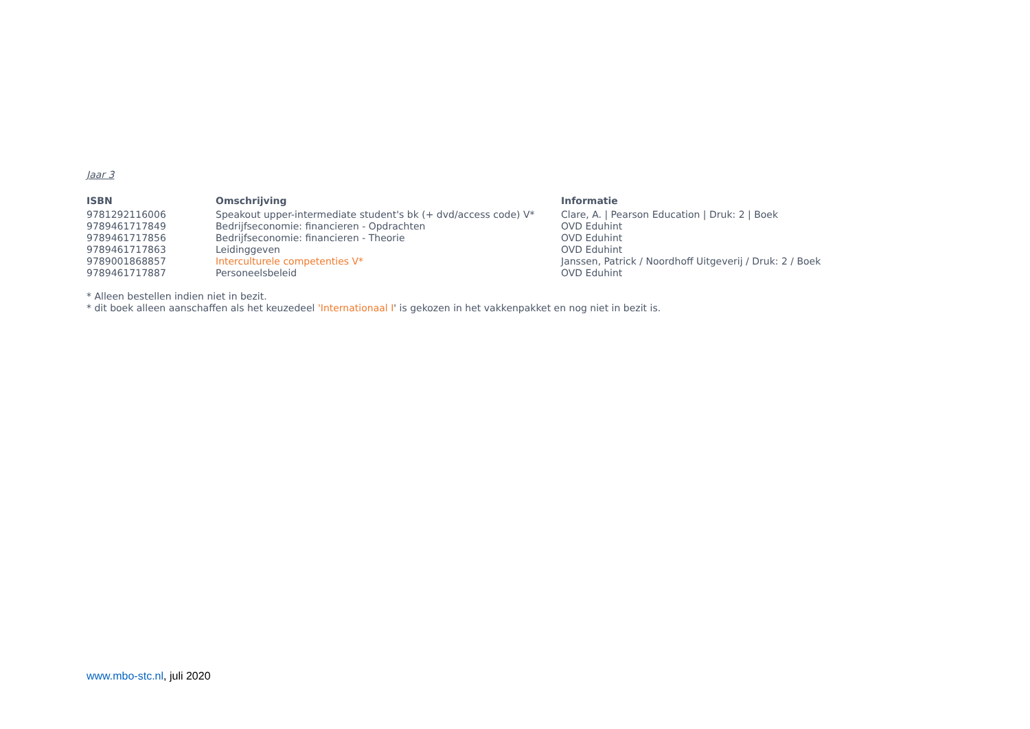Jaar 3
| ISBN | Omschrijving | Informatie |
| --- | --- | --- |
| 9781292116006 | Speakout upper-intermediate student's bk (+ dvd/access code) V* | Clare, A. / Pearson Education / Druk: 2 / Boek |
| 9789461717849 | Bedrijfseconomie: financieren - Opdrachten | OVD Eduhint |
| 9789461717856 | Bedrijfseconomie: financieren - Theorie | OVD Eduhint |
| 9789461717863 | Leidinggeven | OVD Eduhint |
| 9789001868857 | Interculturele competenties V* | Janssen, Patrick / Noordhoff Uitgeverij / Druk: 2 / Boek |
| 9789461717887 | Personeelsbeleid | OVD Eduhint |
* Alleen bestellen indien niet in bezit.
* dit boek alleen aanschaffen als het keuzedeel 'Internationaal I' is gekozen in het vakkenpakket en nog niet in bezit is.
www.mbo-stc.nl, juli 2020